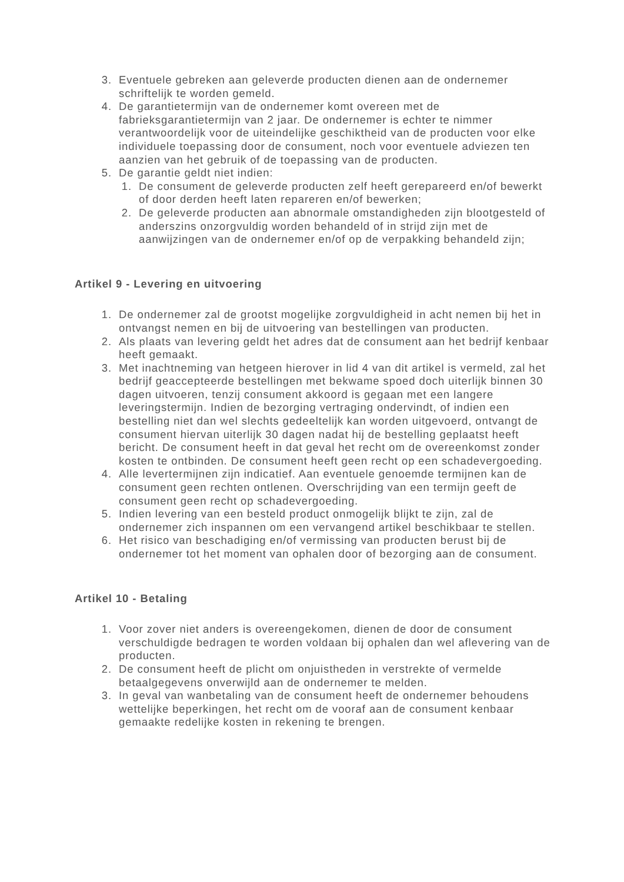3. Eventuele gebreken aan geleverde producten dienen aan de ondernemer schriftelijk te worden gemeld.
4. De garantietermijn van de ondernemer komt overeen met de fabrieksgarantietermijn van 2 jaar. De ondernemer is echter te nimmer verantwoordelijk voor de uiteindelijke geschiktheid van de producten voor elke individuele toepassing door de consument, noch voor eventuele adviezen ten aanzien van het gebruik of de toepassing van de producten.
5. De garantie geldt niet indien:
1. De consument de geleverde producten zelf heeft gerepareerd en/of bewerkt of door derden heeft laten repareren en/of bewerken;
2. De geleverde producten aan abnormale omstandigheden zijn blootgesteld of anderszins onzorgvuldig worden behandeld of in strijd zijn met de aanwijzingen van de ondernemer en/of op de verpakking behandeld zijn;
Artikel 9 - Levering en uitvoering
1. De ondernemer zal de grootst mogelijke zorgvuldigheid in acht nemen bij het in ontvangst nemen en bij de uitvoering van bestellingen van producten.
2. Als plaats van levering geldt het adres dat de consument aan het bedrijf kenbaar heeft gemaakt.
3. Met inachtneming van hetgeen hierover in lid 4 van dit artikel is vermeld, zal het bedrijf geaccepteerde bestellingen met bekwame spoed doch uiterlijk binnen 30 dagen uitvoeren, tenzij consument akkoord is gegaan met een langere leveringstermijn. Indien de bezorging vertraging ondervindt, of indien een bestelling niet dan wel slechts gedeeltelijk kan worden uitgevoerd, ontvangt de consument hiervan uiterlijk 30 dagen nadat hij de bestelling geplaatst heeft bericht. De consument heeft in dat geval het recht om de overeenkomst zonder kosten te ontbinden. De consument heeft geen recht op een schadevergoeding.
4. Alle levertermijnen zijn indicatief. Aan eventuele genoemde termijnen kan de consument geen rechten ontlenen. Overschrijding van een termijn geeft de consument geen recht op schadevergoeding.
5. Indien levering van een besteld product onmogelijk blijkt te zijn, zal de ondernemer zich inspannen om een vervangend artikel beschikbaar te stellen.
6. Het risico van beschadiging en/of vermissing van producten berust bij de ondernemer tot het moment van ophalen door of bezorging aan de consument.
Artikel 10 - Betaling
1. Voor zover niet anders is overeengekomen, dienen de door de consument verschuldigde bedragen te worden voldaan bij ophalen dan wel aflevering van de producten.
2. De consument heeft de plicht om onjuistheden in verstrekte of vermelde betaalgegevens onverwijld aan de ondernemer te melden.
3. In geval van wanbetaling van de consument heeft de ondernemer behoudens wettelijke beperkingen, het recht om de vooraf aan de consument kenbaar gemaakte redelijke kosten in rekening te brengen.